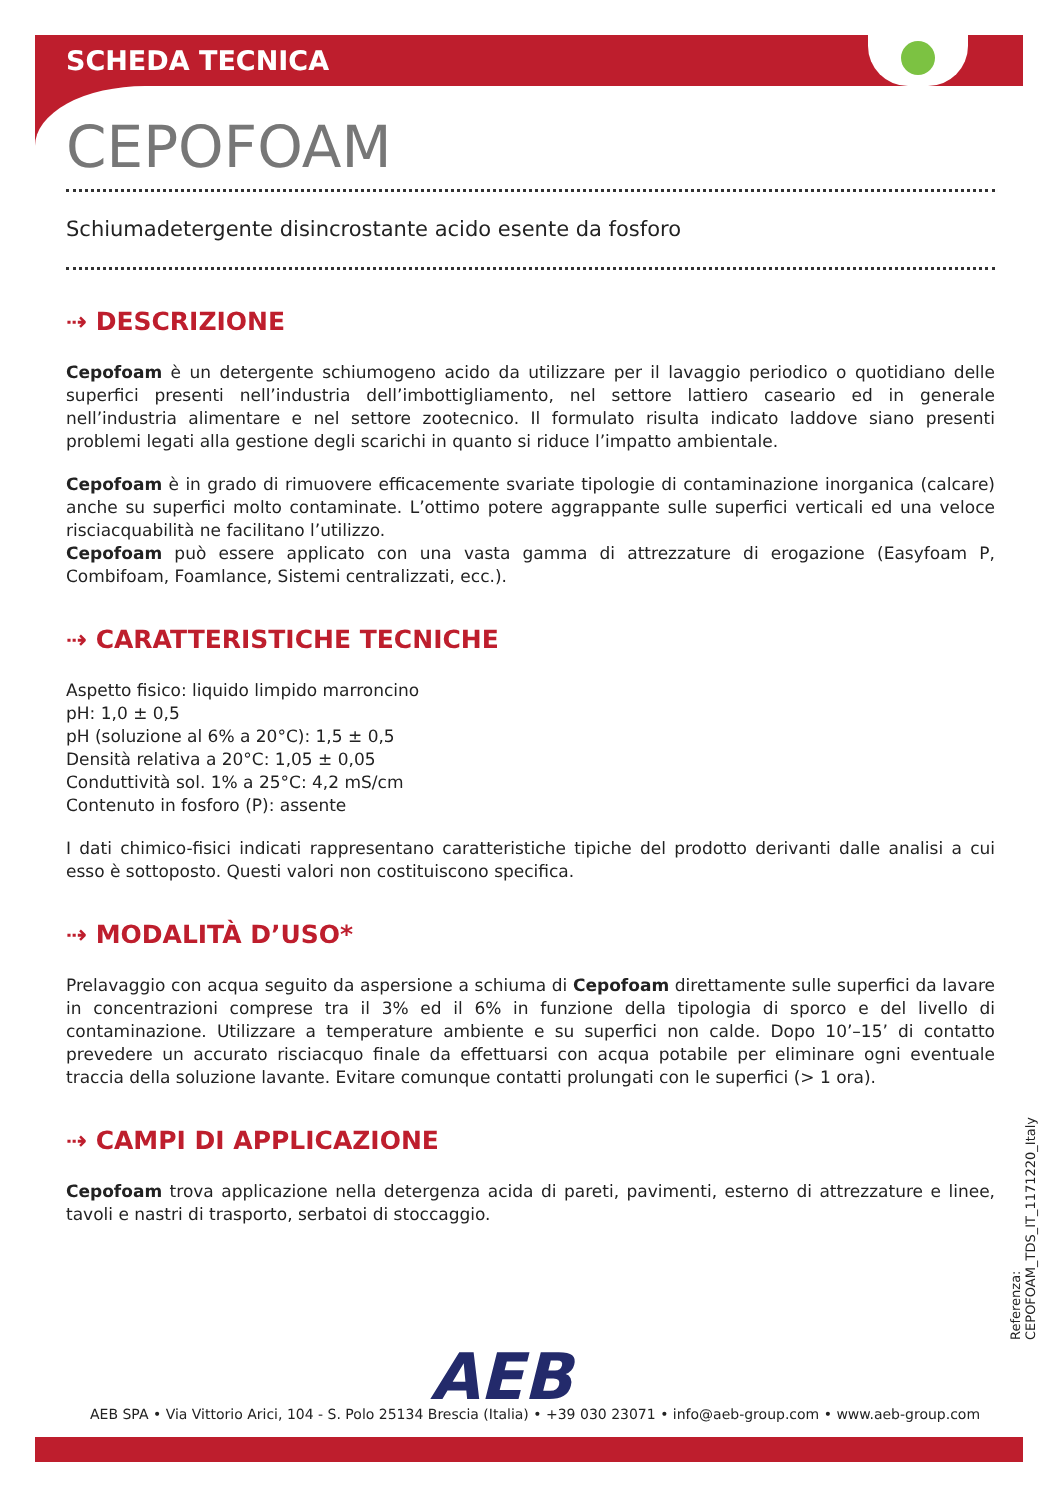SCHEDA TECNICA
CEPOFOAM
Schiumadetergente disincrostante acido esente da fosforo
⇢ DESCRIZIONE
Cepofoam è un detergente schiumogeno acido da utilizzare per il lavaggio periodico o quotidiano delle superfici presenti nell’industria dell’imbottigliamento, nel settore lattiero caseario ed in generale nell’industria alimentare e nel settore zootecnico. Il formulato risulta indicato laddove siano presenti problemi legati alla gestione degli scarichi in quanto si riduce l’impatto ambientale.
Cepofoam è in grado di rimuovere efficacemente svariate tipologie di contaminazione inorganica (calcare) anche su superfici molto contaminate. L’ottimo potere aggrappante sulle superfici verticali ed una veloce risciacquabilità ne facilitano l’utilizzo.
Cepofoam può essere applicato con una vasta gamma di attrezzature di erogazione (Easyfoam P, Combifoam, Foamlance, Sistemi centralizzati, ecc.).
⇢ CARATTERISTICHE TECNICHE
Aspetto fisico: liquido limpido marroncino
pH: 1,0 ± 0,5
pH (soluzione al 6% a 20°C): 1,5 ± 0,5
Densità relativa a 20°C: 1,05 ± 0,05
Conduttività sol. 1% a 25°C: 4,2 mS/cm
Contenuto in fosforo (P): assente
I dati chimico-fisici indicati rappresentano caratteristiche tipiche del prodotto derivanti dalle analisi a cui esso è sottoposto. Questi valori non costituiscono specifica.
⇢ MODALITÀ D’USO*
Prelavaggio con acqua seguito da aspersione a schiuma di Cepofoam direttamente sulle superfici da lavare in concentrazioni comprese tra il 3% ed il 6% in funzione della tipologia di sporco e del livello di contaminazione. Utilizzare a temperature ambiente e su superfici non calde. Dopo 10’–15’ di contatto prevedere un accurato risciacquo finale da effettuarsi con acqua potabile per eliminare ogni eventuale traccia della soluzione lavante. Evitare comunque contatti prolungati con le superfici (> 1 ora).
⇢ CAMPI DI APPLICAZIONE
Cepofoam trova applicazione nella detergenza acida di pareti, pavimenti, esterno di attrezzature e linee, tavoli e nastri di trasporto, serbatoi di stoccaggio.
Referenza: CEPOFOAM_TDS_IT_1171220_Italy
AEB
AEB SPA • Via Vittorio Arici, 104 - S. Polo 25134 Brescia (Italia) • +39 030 23071 • info@aeb-group.com • www.aeb-group.com